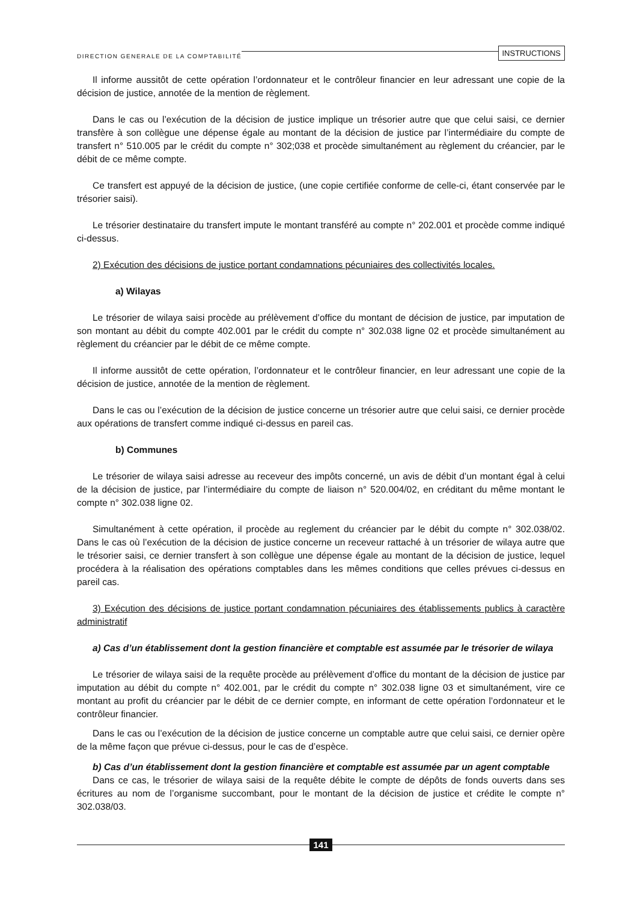DIRECTION GENERALE DE LA COMPTABILITÉ INSTRUCTIONS
Il informe aussitôt de cette opération l’ordonnateur et le contrôleur financier en leur adressant une copie de la décision de justice, annotée de la mention de règlement.
Dans le cas ou l’exécution de la décision de justice implique un trésorier autre que que celui saisi, ce dernier transfère à son collègue une dépense égale au montant de la décision de justice par l’intermédiaire du compte de transfert n° 510.005 par le crédit du compte n° 302;038 et procède simultanément au règlement du créancier, par le débit de ce même compte.
Ce transfert est appuyé de la décision de justice, (une copie certifiée conforme de celle-ci, étant conservée par le trésorier saisi).
Le trésorier destinataire du transfert impute le montant transféré au compte n° 202.001 et procède comme indiqué ci-dessus.
2) Exécution des décisions de justice portant condamnations pécuniaires des collectivités locales.
a) Wilayas
Le trésorier de wilaya saisi procède au prélèvement d’office du montant de décision de justice, par imputation de son montant au débit du compte 402.001 par le crédit du compte n° 302.038 ligne 02 et procède simultanément au règlement du créancier par le débit de ce même compte.
Il informe aussitôt de cette opération, l’ordonnateur et le contrôleur financier, en leur adressant une copie de la décision de justice, annotée de la mention de règlement.
Dans le cas ou l’exécution de la décision de justice concerne un trésorier autre que celui saisi, ce dernier procède aux opérations de transfert comme indiqué ci-dessus en pareil cas.
b) Communes
Le trésorier de wilaya saisi adresse au receveur des impôts concerné, un avis de débit d’un montant égal à celui de la décision de justice, par l’intermédiaire du compte de liaison n° 520.004/02, en créditant du même montant le compte n° 302.038 ligne 02.
Simultanément à cette opération, il procède au reglement du créancier par le débit du compte n° 302.038/02. Dans le cas où l’exécution de la décision de justice concerne un receveur rattaché à un trésorier de wilaya autre que le trésorier saisi, ce dernier transfert à son collègue une dépense égale au montant de la décision de justice, lequel procédera à la réalisation des opérations comptables dans les mêmes conditions que celles prévues ci-dessus en pareil cas.
3) Exécution des décisions de justice portant condamnation pécuniaires des établissements publics à caractère administratif
a) Cas d’un établissement dont la gestion financière et comptable est assumée par le trésorier de wilaya
Le trésorier de wilaya saisi de la requête procède au prélèvement d’office du montant de la décision de justice par imputation au débit du compte n° 402.001, par le crédit du compte n° 302.038 ligne 03 et simultanément, vire ce montant au profit du créancier par le débit de ce dernier compte, en informant de cette opération l’ordonnateur et le contrôleur financier.
Dans le cas ou l’exécution de la décision de justice concerne un comptable autre que celui saisi, ce dernier opère de la même façon que prévue ci-dessus, pour le cas de d’espèce.
b) Cas d’un établissement dont la gestion financière et comptable est assumée par un agent comptable
Dans ce cas, le trésorier de wilaya saisi de la requête débite le compte de dépôts de fonds ouverts dans ses écritures au nom de l’organisme succombant, pour le montant de la décision de justice et crédite le compte n° 302.038/03.
141